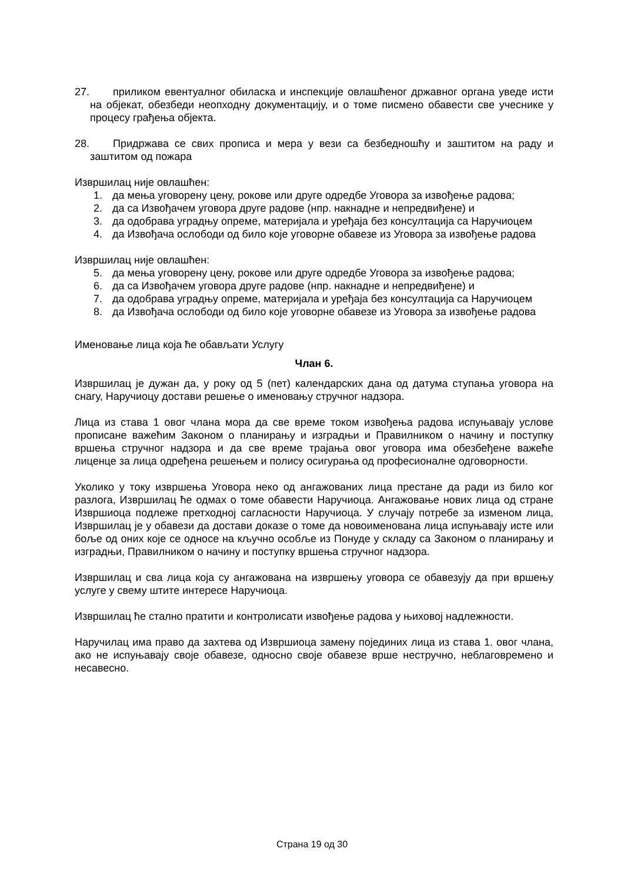27. приликом евентуалног обиласка и инспекције овлашћеног државног органа уведе исти на објекат, обезбеди неопходну документацију, и о томе писмено обавести све учеснике у процесу грађења објекта.
28. Придржава се свих прописа и мера у вези са безбедношћу и заштитом на раду и заштитом од пожара
Извршилац није овлашћен:
1. да мења уговорену цену, рокове или друге одредбе Уговора за извођење радова;
2. да са Извођачем уговора друге радове (нпр. накнадне и непредвиђене) и
3. да одобрава уградњу опреме, материјала и уређаја без консултација са Наручиоцем
4. да Извођача ослободи од било које уговорне обавезе из Уговора за извођење радова
Извршилац није овлашћен:
5. да мења уговорену цену, рокове или друге одредбе Уговора за извођење радова;
6. да са Извођачем уговора друге радове (нпр. накнадне и непредвиђене) и
7. да одобрава уградњу опреме, материјала и уређаја без консултација са Наручиоцем
8. да Извођача ослободи од било које уговорне обавезе из Уговора за извођење радова
Именовање лица која ће обављати Услугу
Члан 6.
Извршилац је дужан да, у року од 5 (пет) календарских дана од датума ступања уговора на снагу, Наручиоцу достави решење о именовању стручног надзора.
Лица из става 1 овог члана мора да све време током извођења радова испуњавају услове прописане важећим Законом о планирању и изградњи и Правилником о начину и поступку вршења стручног надзора и да све време трајања овог уговора има обезбеђене важеће лиценце за лица одређена решењем и полису осигурања од професионалне одговорности.
Уколико у току извршења Уговора неко од ангажованих лица престане да ради из било ког разлога, Извршилац ће одмах о томе обавести Наручиоца. Ангажовање нових лица од стране Извршиоца подлеже претходној сагласности Наручиоца. У случају потребе за изменом лица, Извршилац је у обавези да достави доказе о томе да новоименована лица испуњавају исте или боље од оних које се односе на кључно особље из Понуде у складу са Законом о планирању и изградњи, Правилником о начину и поступку вршења стручног надзора.
Извршилац и сва лица која су ангажована на извршењу уговора се обавезују да при вршењу услуге у свему штите интересе Наручиоца.
Извршилац ће стално пратити и контролисати извођење радова у њиховој надлежности.
Наручилац има право да захтева од Извршиоца замену појединих лица из става 1. овог члана, ако не испуњавају своје обавезе, односно своје обавезе врше нестручно, неблаговремено и несавесно.
Страна 19 од 30